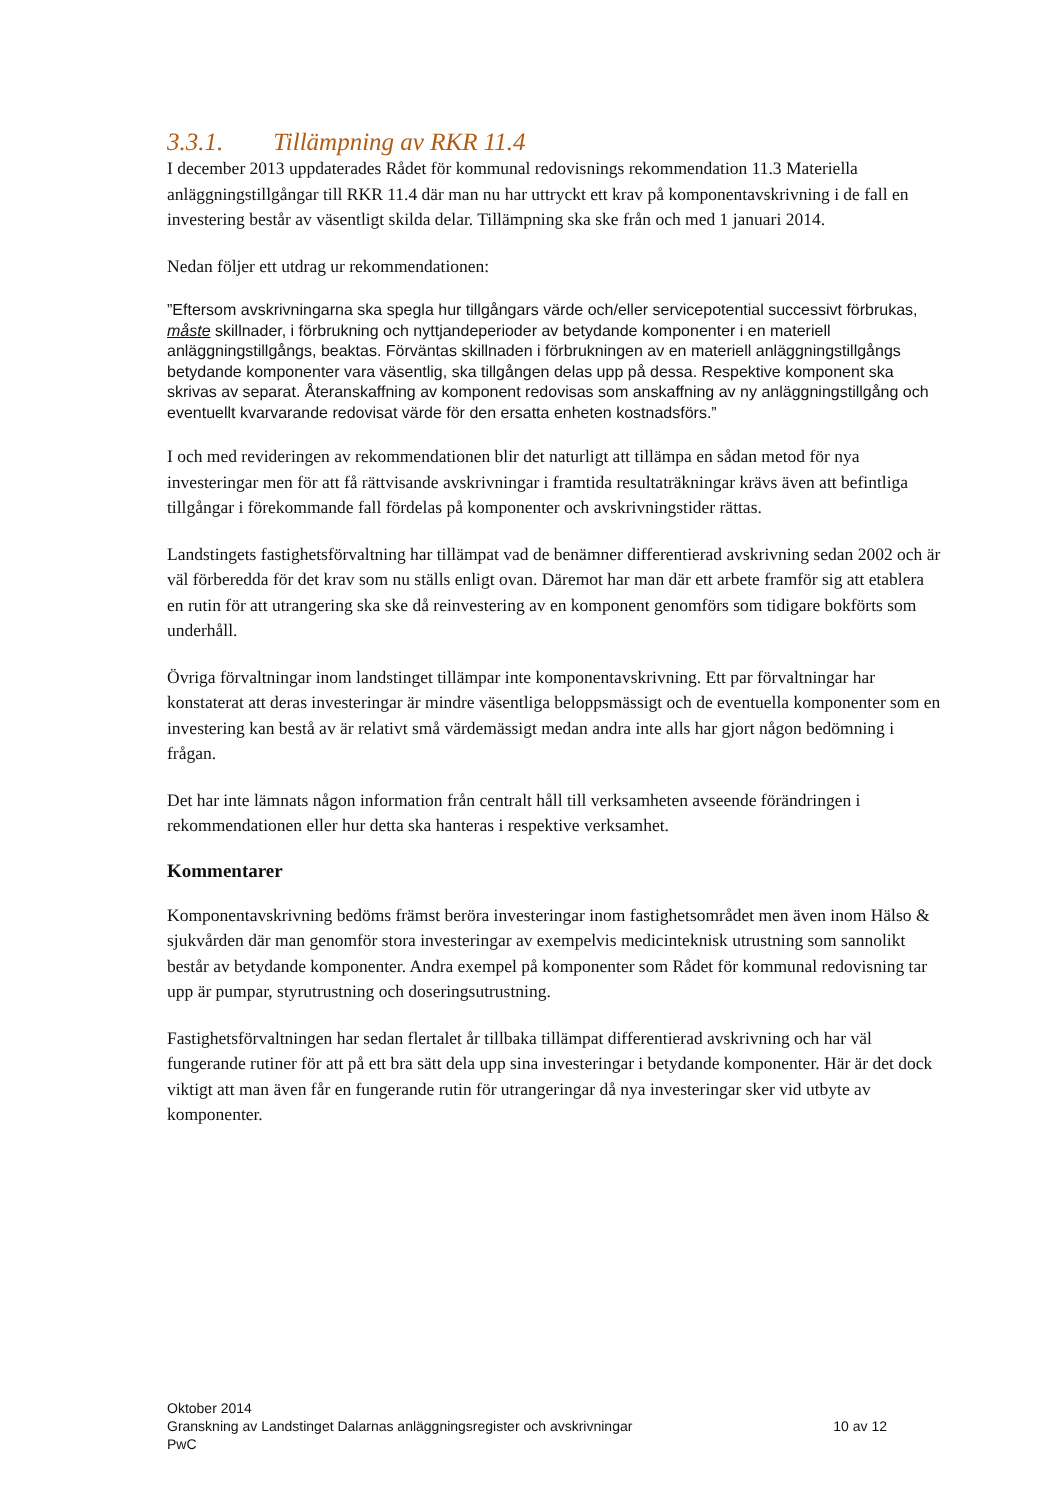3.3.1. Tillämpning av RKR 11.4
I december 2013 uppdaterades Rådet för kommunal redovisnings rekommendation 11.3 Materiella anläggningstillgångar till RKR 11.4 där man nu har uttryckt ett krav på komponentavskrivning i de fall en investering består av väsentligt skilda delar. Tillämpning ska ske från och med 1 januari 2014.
Nedan följer ett utdrag ur rekommendationen:
”Eftersom avskrivningarna ska spegla hur tillgångars värde och/eller servicepotential successivt förbrukas, måste skillnader, i förbrukning och nyttjandeperioder av betydande komponenter i en materiell anläggningstillgångs, beaktas. Förväntas skillnaden i förbrukningen av en materiell anläggningstillgångs betydande komponenter vara väsentlig, ska tillgången delas upp på dessa. Respektive komponent ska skrivas av separat. Återanskaffning av komponent redovisas som anskaffning av ny anläggningstillgång och eventuellt kvarvarande redovisat värde för den ersatta enheten kostnadsförs.”
I och med revideringen av rekommendationen blir det naturligt att tillämpa en sådan metod för nya investeringar men för att få rättvisande avskrivningar i framtida resultaträkningar krävs även att befintliga tillgångar i förekommande fall fördelas på komponenter och avskrivningstider rättas.
Landstingets fastighetsförvaltning har tillämpat vad de benämner differentierad avskrivning sedan 2002 och är väl förberedda för det krav som nu ställs enligt ovan. Däremot har man där ett arbete framför sig att etablera en rutin för att utrangering ska ske då reinvestering av en komponent genomförs som tidigare bokförts som underhåll.
Övriga förvaltningar inom landstinget tillämpar inte komponentavskrivning. Ett par förvaltningar har konstaterat att deras investeringar är mindre väsentliga beloppsmässigt och de eventuella komponenter som en investering kan bestå av är relativt små värdemässigt medan andra inte alls har gjort någon bedömning i frågan.
Det har inte lämnats någon information från centralt håll till verksamheten avseende förändringen i rekommendationen eller hur detta ska hanteras i respektive verksamhet.
Kommentarer
Komponentavskrivning bedöms främst beröra investeringar inom fastighetsområdet men även inom Hälso & sjukvården där man genomför stora investeringar av exempelvis medicinteknisk utrustning som sannolikt består av betydande komponenter. Andra exempel på komponenter som Rådet för kommunal redovisning tar upp är pumpar, styrutrustning och doseringsutrustning.
Fastighetsförvaltningen har sedan flertalet år tillbaka tillämpat differentierad avskrivning och har väl fungerande rutiner för att på ett bra sätt dela upp sina investeringar i betydande komponenter. Här är det dock viktigt att man även får en fungerande rutin för utrangeringar då nya investeringar sker vid utbyte av komponenter.
Oktober 2014
Granskning av Landstinget Dalarnas anläggningsregister och avskrivningar 10 av 12
PwC